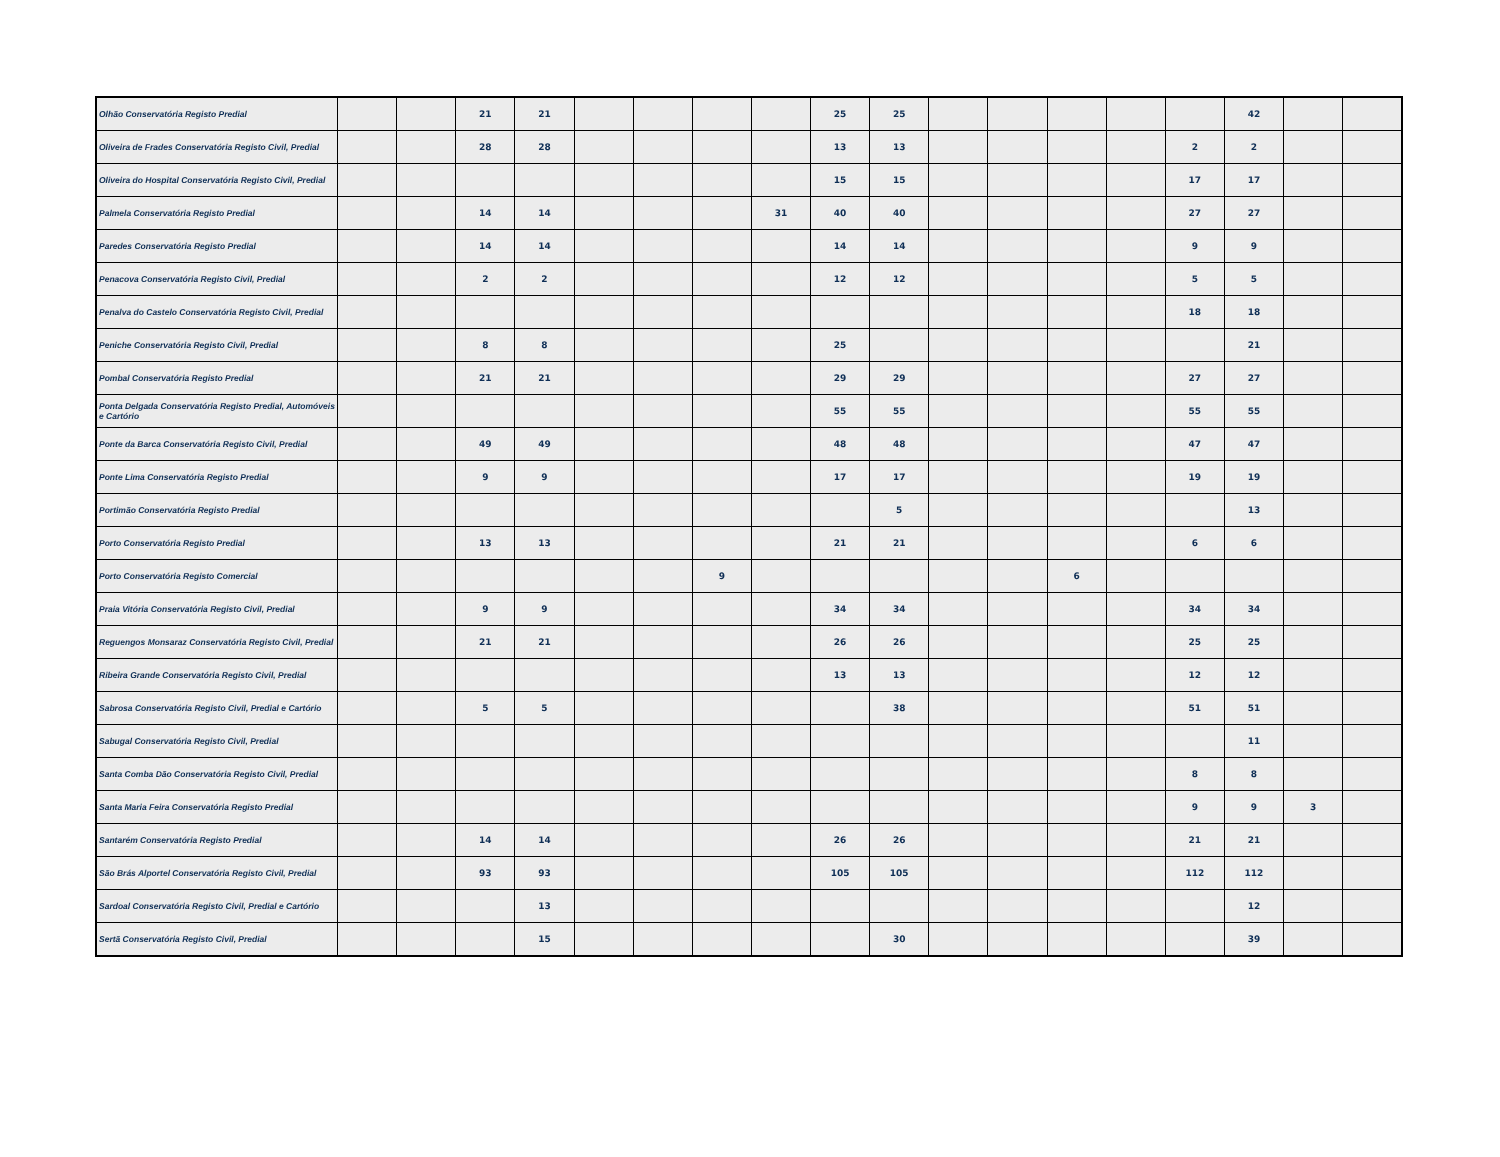| Olhão Conservatória Registo Predial | | | 21 | 21 | | | | | 25 | 25 | | | | | | 42 | | |
| Oliveira de Frades Conservatória Registo Civil, Predial | | | 28 | 28 | | | | | 13 | 13 | | | | | 2 | 2 | | |
| Oliveira do Hospital Conservatória Registo Civil, Predial | | | | | | | | | 15 | 15 | | | | | 17 | 17 | | |
| Palmela Conservatória Registo Predial | | | 14 | 14 | | | | 31 | 40 | 40 | | | | | 27 | 27 | | |
| Paredes Conservatória Registo Predial | | | 14 | 14 | | | | | 14 | 14 | | | | | 9 | 9 | | |
| Penacova Conservatória Registo Civil, Predial | | | 2 | 2 | | | | | 12 | 12 | | | | | 5 | 5 | | |
| Penalva do Castelo Conservatória Registo Civil, Predial | | | | | | | | | | | | | | | 18 | 18 | | |
| Peniche Conservatória Registo Civil, Predial | | | 8 | 8 | | | | | 25 | | | | | | | 21 | | |
| Pombal Conservatória Registo Predial | | | 21 | 21 | | | | | 29 | 29 | | | | | 27 | 27 | | |
| Ponta Delgada Conservatória Registo Predial, Automóveis e Cartório | | | | | | | | | 55 | 55 | | | | | 55 | 55 | | |
| Ponte da Barca Conservatória Registo Civil, Predial | | | 49 | 49 | | | | | 48 | 48 | | | | | 47 | 47 | | |
| Ponte Lima Conservatória Registo Predial | | | 9 | 9 | | | | | 17 | 17 | | | | | 19 | 19 | | |
| Portimão Conservatória Registo Predial | | | | | | | | | | 5 | | | | | | 13 | | |
| Porto Conservatória Registo Predial | | | 13 | 13 | | | | | 21 | 21 | | | | | 6 | 6 | | |
| Porto Conservatória Registo Comercial | | | | | | | 9 | | | | | | 6 | | | | | |
| Praia Vitória Conservatória Registo Civil, Predial | | | 9 | 9 | | | | | 34 | 34 | | | | | 34 | 34 | | |
| Reguengos Monsaraz Conservatória Registo Civil, Predial | | | 21 | 21 | | | | | 26 | 26 | | | | | 25 | 25 | | |
| Ribeira Grande Conservatória Registo Civil, Predial | | | | | | | | | 13 | 13 | | | | | 12 | 12 | | |
| Sabrosa Conservatória Registo Civil, Predial e Cartório | | | 5 | 5 | | | | | | 38 | | | | | 51 | 51 | | |
| Sabugal Conservatória Registo Civil, Predial | | | | | | | | | | | | | | | | 11 | | |
| Santa Comba Dão Conservatória Registo Civil, Predial | | | | | | | | | | | | | | | 8 | 8 | | |
| Santa Maria Feira Conservatória Registo Predial | | | | | | | | | | | | | | | 9 | 9 | 3 | |
| Santarém Conservatória Registo Predial | | | 14 | 14 | | | | | 26 | 26 | | | | | 21 | 21 | | |
| São Brás Alportel Conservatória Registo Civil, Predial | | | 93 | 93 | | | | | 105 | 105 | | | | | 112 | 112 | | |
| Sardoal Conservatória Registo Civil, Predial e Cartório | | | | 13 | | | | | | | | | | | | 12 | | |
| Sertã Conservatória Registo Civil, Predial | | | | 15 | | | | | | 30 | | | | | | 39 | | |